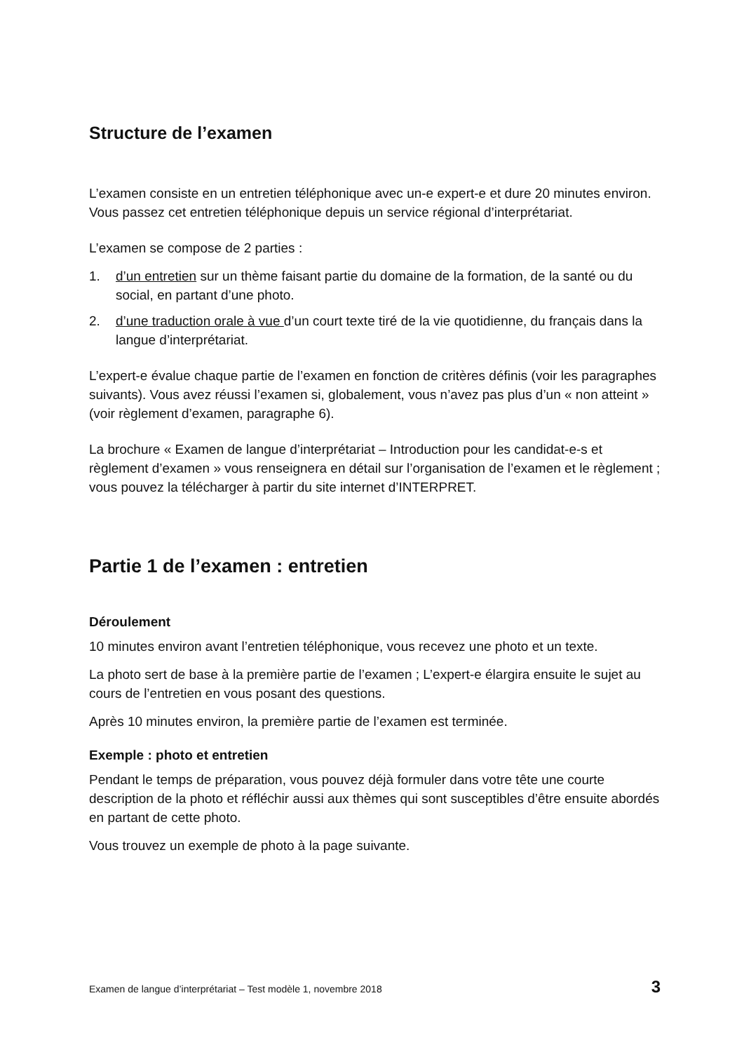Structure de l’examen
L’examen consiste en un entretien téléphonique avec un-e expert-e et dure 20 minutes environ. Vous passez cet entretien téléphonique depuis un service régional d’interprétariat.
L’examen se compose de 2 parties :
1. d’un entretien sur un thème faisant partie du domaine de la formation, de la santé ou du social, en partant d’une photo.
2. d’une traduction orale à vue d’un court texte tiré de la vie quotidienne, du français dans la langue d’interprétariat.
L’expert-e évalue chaque partie de l’examen en fonction de critères définis (voir les paragraphes suivants). Vous avez réussi l’examen si, globalement, vous n’avez pas plus d’un « non atteint » (voir règlement d’examen, paragraphe 6).
La brochure « Examen de langue d’interprétariat – Introduction pour les candidat-e-s et règlement d’examen » vous renseignera en détail sur l’organisation de l’examen et le règlement ; vous pouvez la télécharger à partir du site internet d’INTERPRET.
Partie 1 de l’examen : entretien
Déroulement
10 minutes environ avant l’entretien téléphonique, vous recevez une photo et un texte.
La photo sert de base à la première partie de l’examen ; L’expert-e élargira ensuite le sujet au cours de l’entretien en vous posant des questions.
Après 10 minutes environ, la première partie de l’examen est terminée.
Exemple : photo et entretien
Pendant le temps de préparation, vous pouvez déjà formuler dans votre tête une courte description de la photo et réfléchir aussi aux thèmes qui sont susceptibles d’être ensuite abordés en partant de cette photo.
Vous trouvez un exemple de photo à la page suivante.
Examen de langue d’interprétariat – Test modèle 1, novembre 2018 3